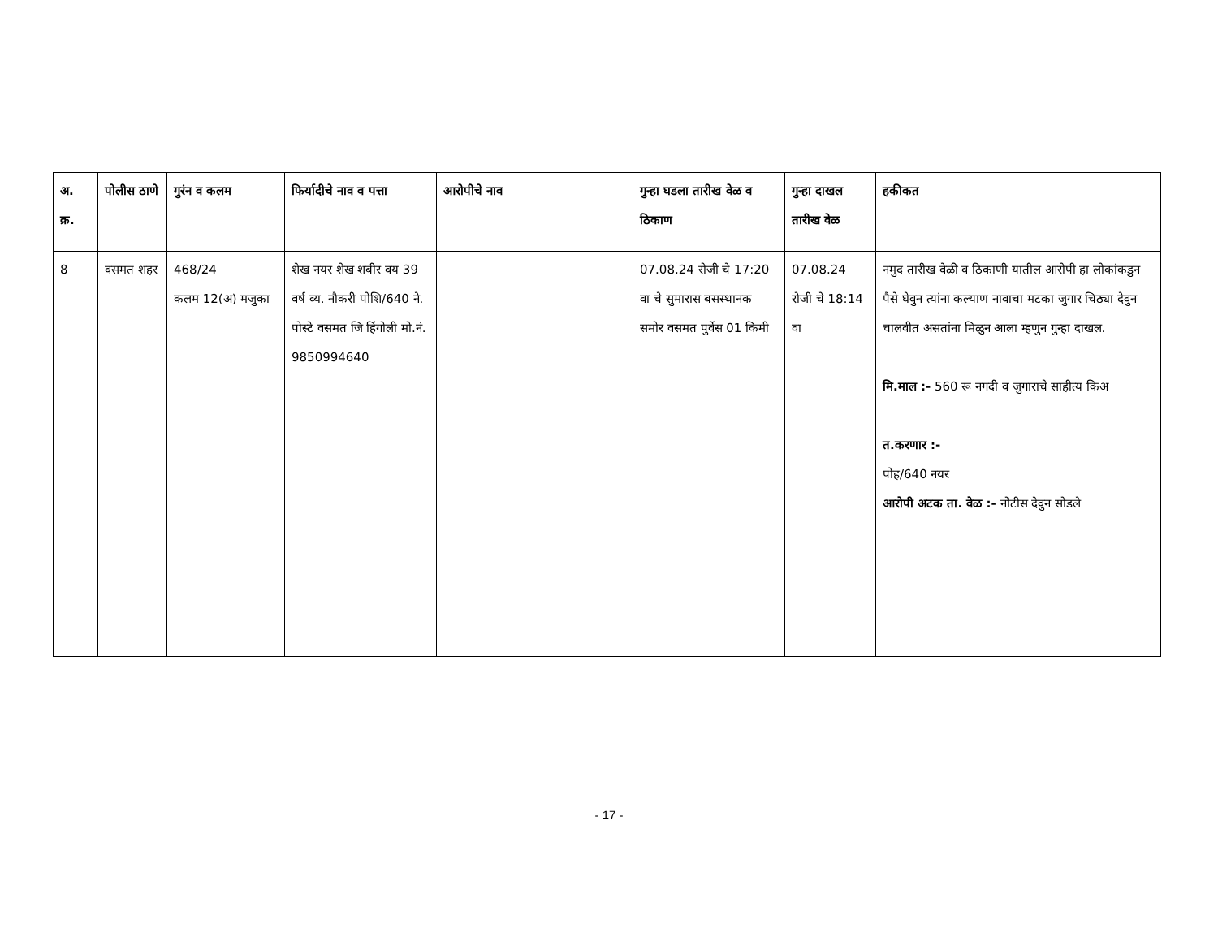| अ. क्र. | पोलीस ठाणे | गुरंन व कलम | फिर्यादीचे नाव व पत्ता | आरोपीचे नाव | गुन्हा घडला तारीख वेळ व ठिकाण | गुन्हा दाखल तारीख वेळ | हकीकत |
| --- | --- | --- | --- | --- | --- | --- | --- |
| 8 | वसमत शहर | 468/24 कलम 12(अ) मजुका | शेख नयर शेख शबीर वय 39 वर्ष व्य. नौकरी पोशि/640 ने. पोस्टे वसमत जि हिंगोली मो.नं. 9850994640 | | 07.08.24 रोजी चे 17:20 वा चे सुमारास बसस्थानक समोर वसमत पुर्वेस 01 किमी | 07.08.24 रोजी चे 18:14 वा | नमुद तारीख वेळी व ठिकाणी यातील आरोपी हा लोकांकडुन पैसे घेवुन त्यांना कल्याण नावाचा मटका जुगार चिठ्या देवुन चालवीत असतांना मिळुन आला म्हणुन गुन्हा दाखल. मि.माल :- 560 रू नगदी व जुगाराचे साहीत्य किअ त.करणार :- पोह/640 नयर आरोपी अटक ता. वेळ :- नोटीस देवुन सोडले |
- 17 -